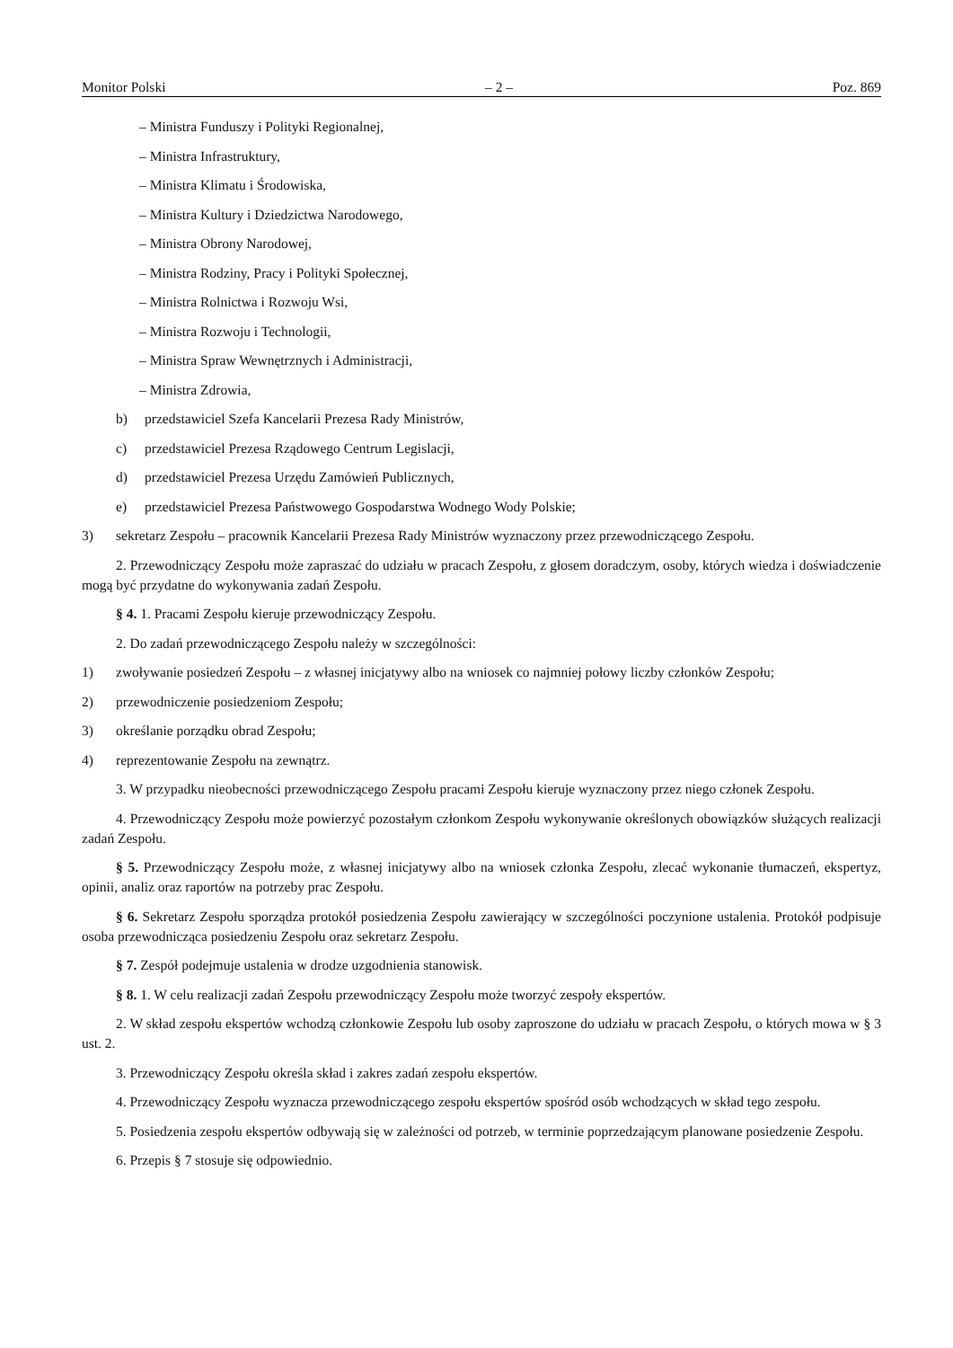Monitor Polski – 2 – Poz. 869
– Ministra Funduszy i Polityki Regionalnej,
– Ministra Infrastruktury,
– Ministra Klimatu i Środowiska,
– Ministra Kultury i Dziedzictwa Narodowego,
– Ministra Obrony Narodowej,
– Ministra Rodziny, Pracy i Polityki Społecznej,
– Ministra Rolnictwa i Rozwoju Wsi,
– Ministra Rozwoju i Technologii,
– Ministra Spraw Wewnętrznych i Administracji,
– Ministra Zdrowia,
b) przedstawiciel Szefa Kancelarii Prezesa Rady Ministrów,
c) przedstawiciel Prezesa Rządowego Centrum Legislacji,
d) przedstawiciel Prezesa Urzędu Zamówień Publicznych,
e) przedstawiciel Prezesa Państwowego Gospodarstwa Wodnego Wody Polskie;
3) sekretarz Zespołu – pracownik Kancelarii Prezesa Rady Ministrów wyznaczony przez przewodniczącego Zespołu.
2. Przewodniczący Zespołu może zapraszać do udziału w pracach Zespołu, z głosem doradczym, osoby, których wiedza i doświadczenie mogą być przydatne do wykonywania zadań Zespołu.
§ 4. 1. Pracami Zespołu kieruje przewodniczący Zespołu.
2. Do zadań przewodniczącego Zespołu należy w szczególności:
1) zwoływanie posiedzeń Zespołu – z własnej inicjatywy albo na wniosek co najmniej połowy liczby członków Zespołu;
2) przewodniczenie posiedzeniom Zespołu;
3) określanie porządku obrad Zespołu;
4) reprezentowanie Zespołu na zewnątrz.
3. W przypadku nieobecności przewodniczącego Zespołu pracami Zespołu kieruje wyznaczony przez niego członek Zespołu.
4. Przewodniczący Zespołu może powierzyć pozostałym członkom Zespołu wykonywanie określonych obowiązków służących realizacji zadań Zespołu.
§ 5. Przewodniczący Zespołu może, z własnej inicjatywy albo na wniosek członka Zespołu, zlecać wykonanie tłumaczeń, ekspertyz, opinii, analiz oraz raportów na potrzeby prac Zespołu.
§ 6. Sekretarz Zespołu sporządza protokół posiedzenia Zespołu zawierający w szczególności poczynione ustalenia. Protokół podpisuje osoba przewodnicząca posiedzeniu Zespołu oraz sekretarz Zespołu.
§ 7. Zespół podejmuje ustalenia w drodze uzgodnienia stanowisk.
§ 8. 1. W celu realizacji zadań Zespołu przewodniczący Zespołu może tworzyć zespoły ekspertów.
2. W skład zespołu ekspertów wchodzą członkowie Zespołu lub osoby zaproszone do udziału w pracach Zespołu, o których mowa w § 3 ust. 2.
3. Przewodniczący Zespołu określa skład i zakres zadań zespołu ekspertów.
4. Przewodniczący Zespołu wyznacza przewodniczącego zespołu ekspertów spośród osób wchodzących w skład tego zespołu.
5. Posiedzenia zespołu ekspertów odbywają się w zależności od potrzeb, w terminie poprzedzającym planowane posiedzenie Zespołu.
6. Przepis § 7 stosuje się odpowiednio.